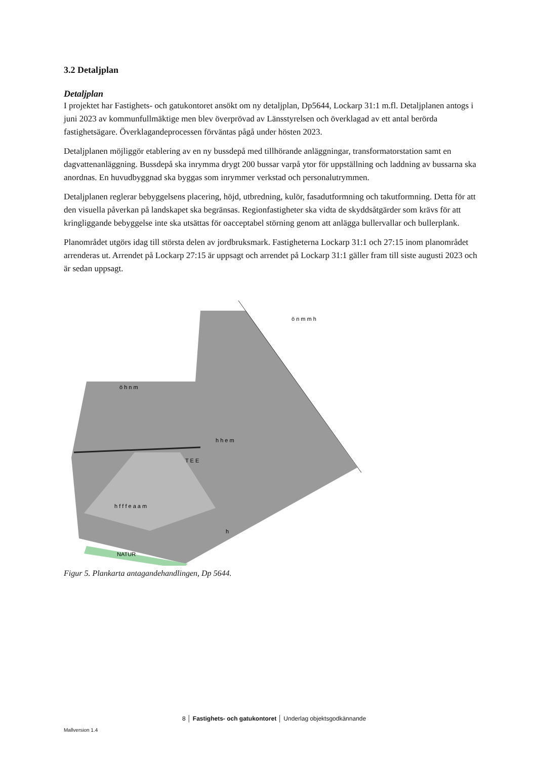3.2 Detaljplan
Detaljplan
I projektet har Fastighets- och gatukontoret ansökt om ny detaljplan, Dp5644, Lockarp 31:1 m.fl. Detaljplanen antogs i juni 2023 av kommunfullmäktige men blev överprövad av Länsstyrelsen och överklagad av ett antal berörda fastighetsägare. Överklagandeprocessen förväntas pågå under hösten 2023.
Detaljplanen möjliggör etablering av en ny bussdepå med tillhörande anläggningar, transformatorstation samt en dagvattenanläggning. Bussdepå ska inrymma drygt 200 bussar varpå ytor för uppställning och laddning av bussarna ska anordnas. En huvudbyggnad ska byggas som inrymmer verkstad och personalutrymmen.
Detaljplanen reglerar bebyggelsens placering, höjd, utbredning, kulör, fasadutformning och takutformning. Detta för att den visuella påverkan på landskapet ska begränsas. Regionfastigheter ska vidta de skyddsåtgärder som krävs för att kringliggande bebyggelse inte ska utsättas för oacceptabel störning genom att anlägga bullervallar och bullerplank.
Planområdet utgörs idag till största delen av jordbruksmark. Fastigheterna Lockarp 31:1 och 27:15 inom planområdet arrenderas ut. Arrendet på Lockarp 27:15 är uppsagt och arrendet på Lockarp 31:1 gäller fram till siste augusti 2023 och är sedan uppsagt.
ö h n m
h h e m
T E E
h f f f e a a m
h
NATUR
ö n m m h
Figur 5. Plankarta antagandehandlingen, Dp 5644.
8 │ Fastighets- och gatukontoret │ Underlag objektsgodkännande
Mallversion 1.4